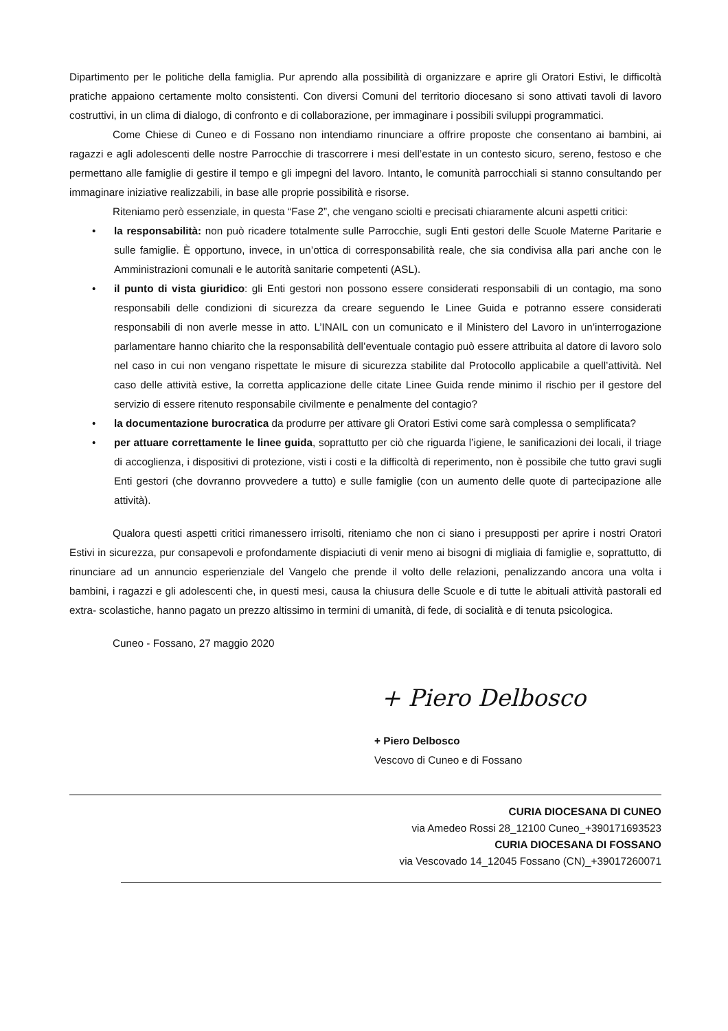Dipartimento per le politiche della famiglia. Pur aprendo alla possibilità di organizzare e aprire gli Oratori Estivi, le difficoltà pratiche appaiono certamente molto consistenti. Con diversi Comuni del territorio diocesano si sono attivati tavoli di lavoro costruttivi, in un clima di dialogo, di confronto e di collaborazione, per immaginare i possibili sviluppi programmatici.
Come Chiese di Cuneo e di Fossano non intendiamo rinunciare a offrire proposte che consentano ai bambini, ai ragazzi e agli adolescenti delle nostre Parrocchie di trascorrere i mesi dell’estate in un contesto sicuro, sereno, festoso e che permettano alle famiglie di gestire il tempo e gli impegni del lavoro. Intanto, le comunità parrocchiali si stanno consultando per immaginare iniziative realizzabili, in base alle proprie possibilità e risorse.
Riteniamo però essenziale, in questa “Fase 2”, che vengano sciolti e precisati chiaramente alcuni aspetti critici:
• la responsabilità: non può ricadere totalmente sulle Parrocchie, sugli Enti gestori delle Scuole Materne Paritarie e sulle famiglie. È opportuno, invece, in un’ottica di corresponsabilità reale, che sia condivisa alla pari anche con le Amministrazioni comunali e le autorità sanitarie competenti (ASL).
• il punto di vista giuridico: gli Enti gestori non possono essere considerati responsabili di un contagio, ma sono responsabili delle condizioni di sicurezza da creare seguendo le Linee Guida e potranno essere considerati responsabili di non averle messe in atto. L’INAIL con un comunicato e il Ministero del Lavoro in un’interrogazione parlamentare hanno chiarito che la responsabilità dell’eventuale contagio può essere attribuita al datore di lavoro solo nel caso in cui non vengano rispettate le misure di sicurezza stabilite dal Protocollo applicabile a quell’attività. Nel caso delle attività estive, la corretta applicazione delle citate Linee Guida rende minimo il rischio per il gestore del servizio di essere ritenuto responsabile civilmente e penalmente del contagio?
• la documentazione burocratica da produrre per attivare gli Oratori Estivi come sarà complessa o semplificata?
• per attuare correttamente le linee guida, soprattutto per ciò che riguarda l’igiene, le sanificazioni dei locali, il triage di accoglienza, i dispositivi di protezione, visti i costi e la difficoltà di reperimento, non è possibile che tutto gravi sugli Enti gestori (che dovranno provvedere a tutto) e sulle famiglie (con un aumento delle quote di partecipazione alle attività).
Qualora questi aspetti critici rimanessero irrisolti, riteniamo che non ci siano i presupposti per aprire i nostri Oratori Estivi in sicurezza, pur consapevoli e profondamente dispiaciuti di venir meno ai bisogni di migliaia di famiglie e, soprattutto, di rinunciare ad un annuncio esperienziale del Vangelo che prende il volto delle relazioni, penalizzando ancora una volta i bambini, i ragazzi e gli adolescenti che, in questi mesi, causa la chiusura delle Scuole e di tutte le abituali attività pastorali ed extra- scolastiche, hanno pagato un prezzo altissimo in termini di umanità, di fede, di socialità e di tenuta psicologica.
Cuneo - Fossano, 27 maggio 2020
+ Piero Delbosco
+ Piero Delbosco
Vescovo di Cuneo e di Fossano
CURIA DIOCESANA DI CUNEO
via Amedeo Rossi 28_12100 Cuneo_+390171693523
CURIA DIOCESANA DI FOSSANO
via Vescovado 14_12045 Fossano (CN)_+39017260071